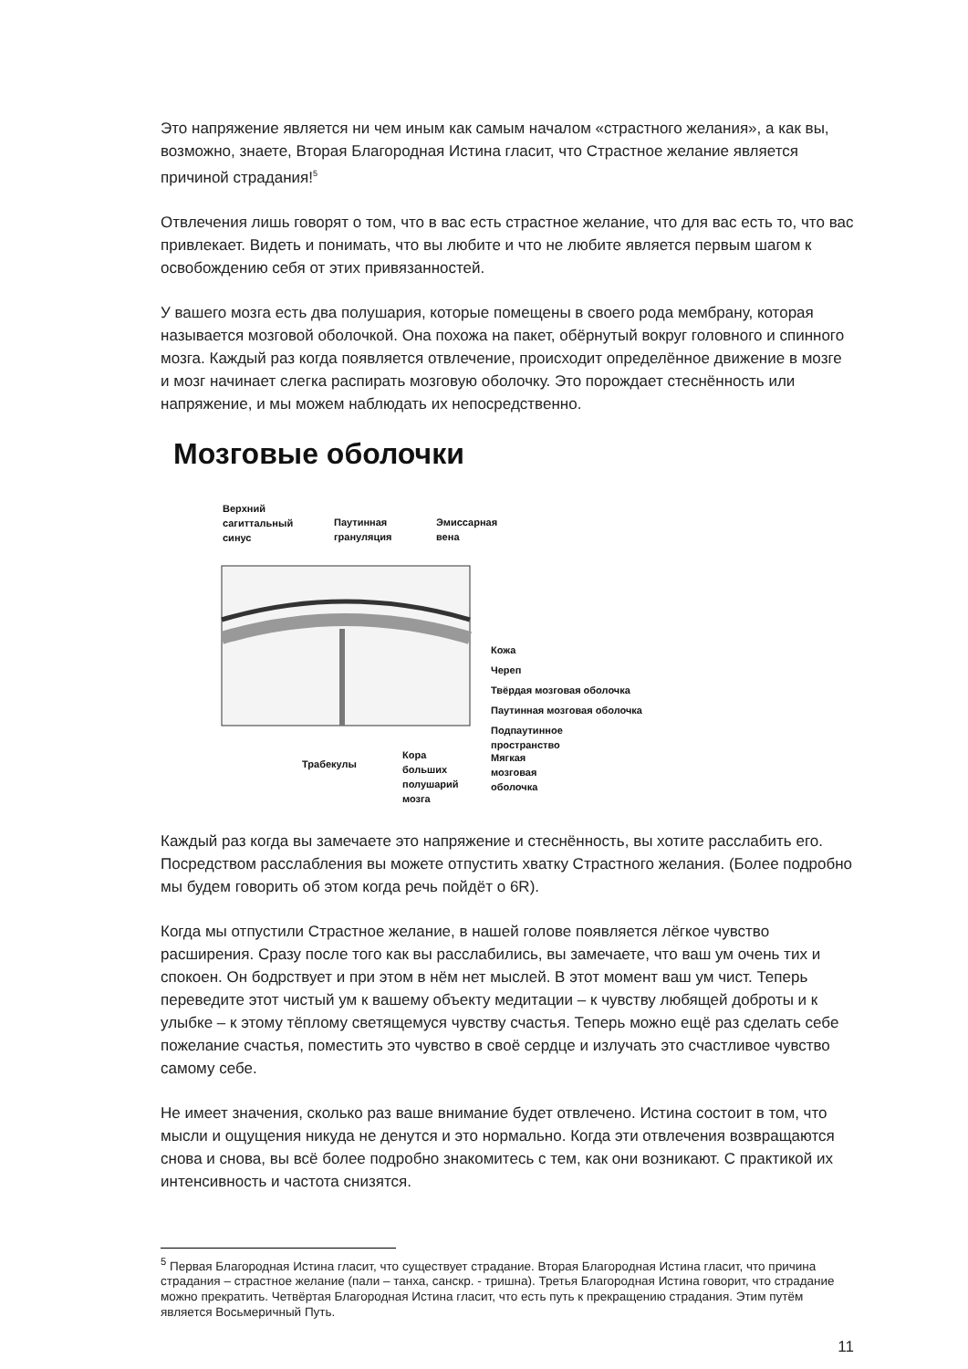Это напряжение является ни чем иным как самым началом «страстного желания», а как вы, возможно, знаете, Вторая Благородная Истина гласит, что Страстное желание является причиной страдания!<sup>5</sup>
Отвлечения лишь говорят о том, что в вас есть страстное желание, что для вас есть то, что вас привлекает. Видеть и понимать, что вы любите и что не любите является первым шагом к освобождению себя от этих привязанностей.
У вашего мозга есть два полушария, которые помещены в своего рода мембрану, которая называется мозговой оболочкой. Она похожа на пакет, обёрнутый вокруг головного и спинного мозга. Каждый раз когда появляется отвлечение, происходит определённое движение в мозге и мозг начинает слегка распирать мозговую оболочку. Это порождает стеснённость или напряжение, и мы можем наблюдать их непосредственно.
Мозговые оболочки
Верхний
сагиттальный
синус
Паутинная
грануляция
Эмиссарная
вена
Кожа
Череп
Твёрдая мозговая оболочка
Паутинная мозговая оболочка
Подпаутинное
пространство
Трабекулы
Кора
больших
полушарий
мозга
Мягкая
мозговая
оболочка
Каждый раз когда вы замечаете это напряжение и стеснённость, вы хотите расслабить его. Посредством расслабления вы можете отпустить хватку Страстного желания. (Более подробно мы будем говорить об этом когда речь пойдёт о 6R).
Когда мы отпустили Страстное желание, в нашей голове появляется лёгкое чувство расширения. Сразу после того как вы расслабились, вы замечаете, что ваш ум очень тих и спокоен. Он бодрствует и при этом в нём нет мыслей. В этот момент ваш ум чист. Теперь переведите этот чистый ум к вашему объекту медитации – к чувству любящей доброты и к улыбке – к этому тёплому светящемуся чувству счастья. Теперь можно ещё раз сделать себе пожелание счастья, поместить это чувство в своё сердце и излучать это счастливое чувство самому себе.
Не имеет значения, сколько раз ваше внимание будет отвлечено. Истина состоит в том, что мысли и ощущения никуда не денутся и это нормально. Когда эти отвлечения возвращаются снова и снова, вы всё более подробно знакомитесь с тем, как они возникают. С практикой их интенсивность и частота снизятся.
<sup>5</sup> Первая Благородная Истина гласит, что существует страдание. Вторая Благородная Истина гласит, что причина страдания – страстное желание (пали – танха, санскр. - тришна). Третья Благородная Истина говорит, что страдание можно прекратить. Четвёртая Благородная Истина гласит, что есть путь к прекращению страдания. Этим путём является Восьмеричный Путь.
11